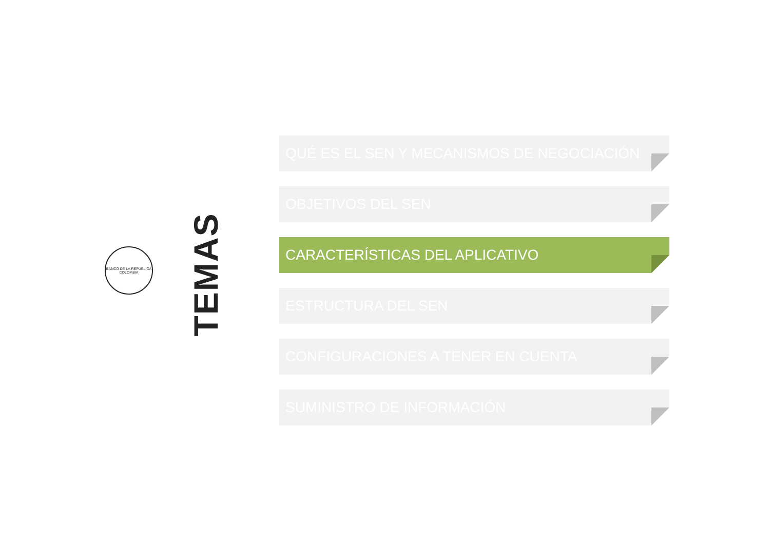BANCO DE LA REPÚBLICA
COLOMBIA
TEMAS
QUÉ ES EL SEN Y MECANISMOS DE NEGOCIACIÓN
OBJETIVOS DEL SEN
CARACTERÍSTICAS DEL APLICATIVO
ESTRUCTURA DEL SEN
CONFIGURACIONES A TENER EN CUENTA
SUMINISTRO DE INFORMACIÓN